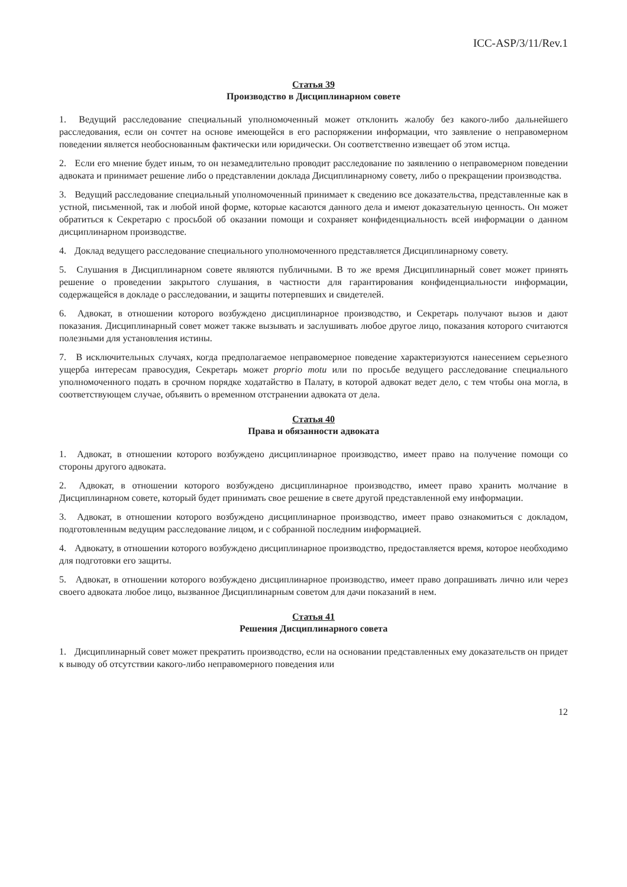ICC-ASP/3/11/Rev.1
Статья 39
Производство в Дисциплинарном совете
1. Ведущий расследование специальный уполномоченный может отклонить жалобу без какого-либо дальнейшего расследования, если он сочтет на основе имеющейся в его распоряжении информации, что заявление о неправомерном поведении является необоснованным фактически или юридически. Он соответственно извещает об этом истца.
2. Если его мнение будет иным, то он незамедлительно проводит расследование по заявлению о неправомерном поведении адвоката и принимает решение либо о представлении доклада Дисциплинарному совету, либо о прекращении производства.
3. Ведущий расследование специальный уполномоченный принимает к сведению все доказательства, представленные как в устной, письменной, так и любой иной форме, которые касаются данного дела и имеют доказательную ценность. Он может обратиться к Секретарю с просьбой об оказании помощи и сохраняет конфиденциальность всей информации о данном дисциплинарном производстве.
4. Доклад ведущего расследование специального уполномоченного представляется Дисциплинарному совету.
5. Слушания в Дисциплинарном совете являются публичными. В то же время Дисциплинарный совет может принять решение о проведении закрытого слушания, в частности для гарантирования конфиденциальности информации, содержащейся в докладе о расследовании, и защиты потерпевших и свидетелей.
6. Адвокат, в отношении которого возбуждено дисциплинарное производство, и Секретарь получают вызов и дают показания. Дисциплинарный совет может также вызывать и заслушивать любое другое лицо, показания которого считаются полезными для установления истины.
7. В исключительных случаях, когда предполагаемое неправомерное поведение характеризуются нанесением серьезного ущерба интересам правосудия, Секретарь может proprio motu или по просьбе ведущего расследование специального уполномоченного подать в срочном порядке ходатайство в Палату, в которой адвокат ведет дело, с тем чтобы она могла, в соответствующем случае, объявить о временном отстранении адвоката от дела.
Статья 40
Права и обязанности адвоката
1. Адвокат, в отношении которого возбуждено дисциплинарное производство, имеет право на получение помощи со стороны другого адвоката.
2. Адвокат, в отношении которого возбуждено дисциплинарное производство, имеет право хранить молчание в Дисциплинарном совете, который будет принимать свое решение в свете другой представленной ему информации.
3. Адвокат, в отношении которого возбуждено дисциплинарное производство, имеет право ознакомиться с докладом, подготовленным ведущим расследование лицом, и с собранной последним информацией.
4. Адвокату, в отношении которого возбуждено дисциплинарное производство, предоставляется время, которое необходимо для подготовки его защиты.
5. Адвокат, в отношении которого возбуждено дисциплинарное производство, имеет право допрашивать лично или через своего адвоката любое лицо, вызванное Дисциплинарным советом для дачи показаний в нем.
Статья 41
Решения Дисциплинарного совета
1. Дисциплинарный совет может прекратить производство, если на основании представленных ему доказательств он придет к выводу об отсутствии какого-либо неправомерного поведения или
12